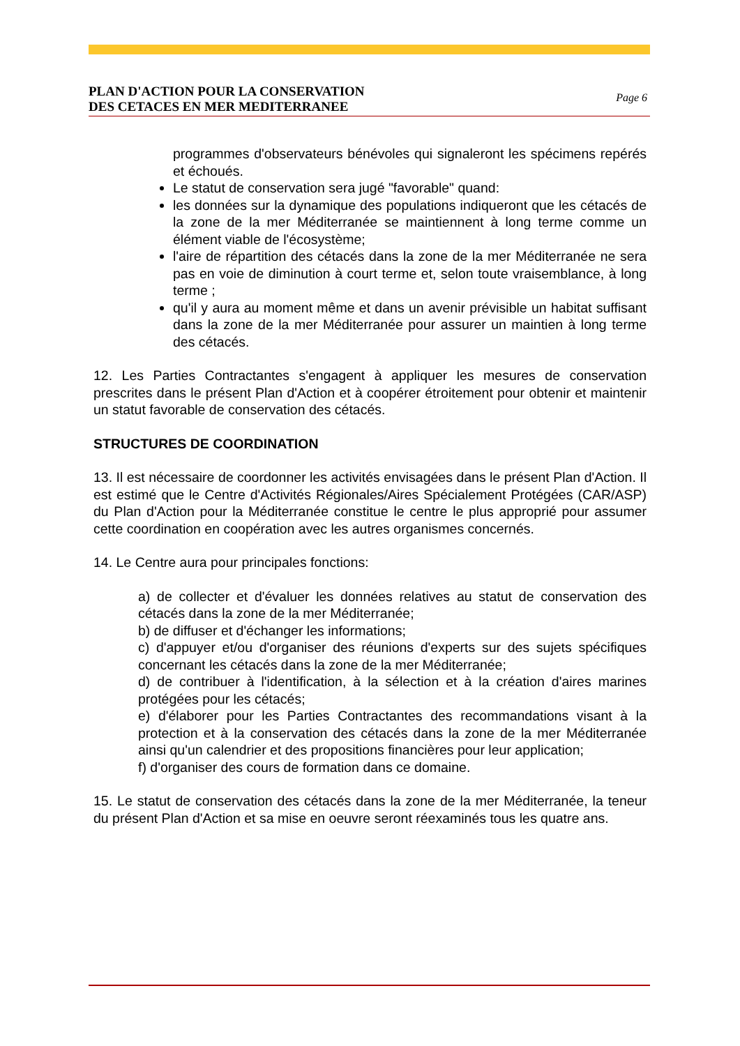PLAN D'ACTION POUR LA CONSERVATION
DES CETACES EN MER MEDITERRANEE Page 6
programmes d'observateurs bénévoles qui signaleront les spécimens repérés et échoués.
Le statut de conservation sera jugé "favorable" quand:
les données sur la dynamique des populations indiqueront que les cétacés de la zone de la mer Méditerranée se maintiennent à long terme comme un élément viable de l'écosystème;
l'aire de répartition des cétacés dans la zone de la mer Méditerranée ne sera pas en voie de diminution à court terme et, selon toute vraisemblance, à long terme ;
qu'il y aura au moment même et dans un avenir prévisible un habitat suffisant dans la zone de la mer Méditerranée pour assurer un maintien à long terme des cétacés.
12. Les Parties Contractantes s'engagent à appliquer les mesures de conservation prescrites dans le présent Plan d'Action et à coopérer étroitement pour obtenir et maintenir un statut favorable de conservation des cétacés.
STRUCTURES DE COORDINATION
13. Il est nécessaire de coordonner les activités envisagées dans le présent Plan d'Action. Il est estimé que le Centre d'Activités Régionales/Aires Spécialement Protégées (CAR/ASP) du Plan d'Action pour la Méditerranée constitue le centre le plus approprié pour assumer cette coordination en coopération avec les autres organismes concernés.
14. Le Centre aura pour principales fonctions:
a) de collecter et d'évaluer les données relatives au statut de conservation des cétacés dans la zone de la mer Méditerranée;
b) de diffuser et d'échanger les informations;
c) d'appuyer et/ou d'organiser des réunions d'experts sur des sujets spécifiques concernant les cétacés dans la zone de la mer Méditerranée;
d) de contribuer à l'identification, à la sélection et à la création d'aires marines protégées pour les cétacés;
e) d'élaborer pour les Parties Contractantes des recommandations visant à la protection et à la conservation des cétacés dans la zone de la mer Méditerranée ainsi qu'un calendrier et des propositions financières pour leur application;
f) d'organiser des cours de formation dans ce domaine.
15. Le statut de conservation des cétacés dans la zone de la mer Méditerranée, la teneur du présent Plan d'Action et sa mise en oeuvre seront réexaminés tous les quatre ans.